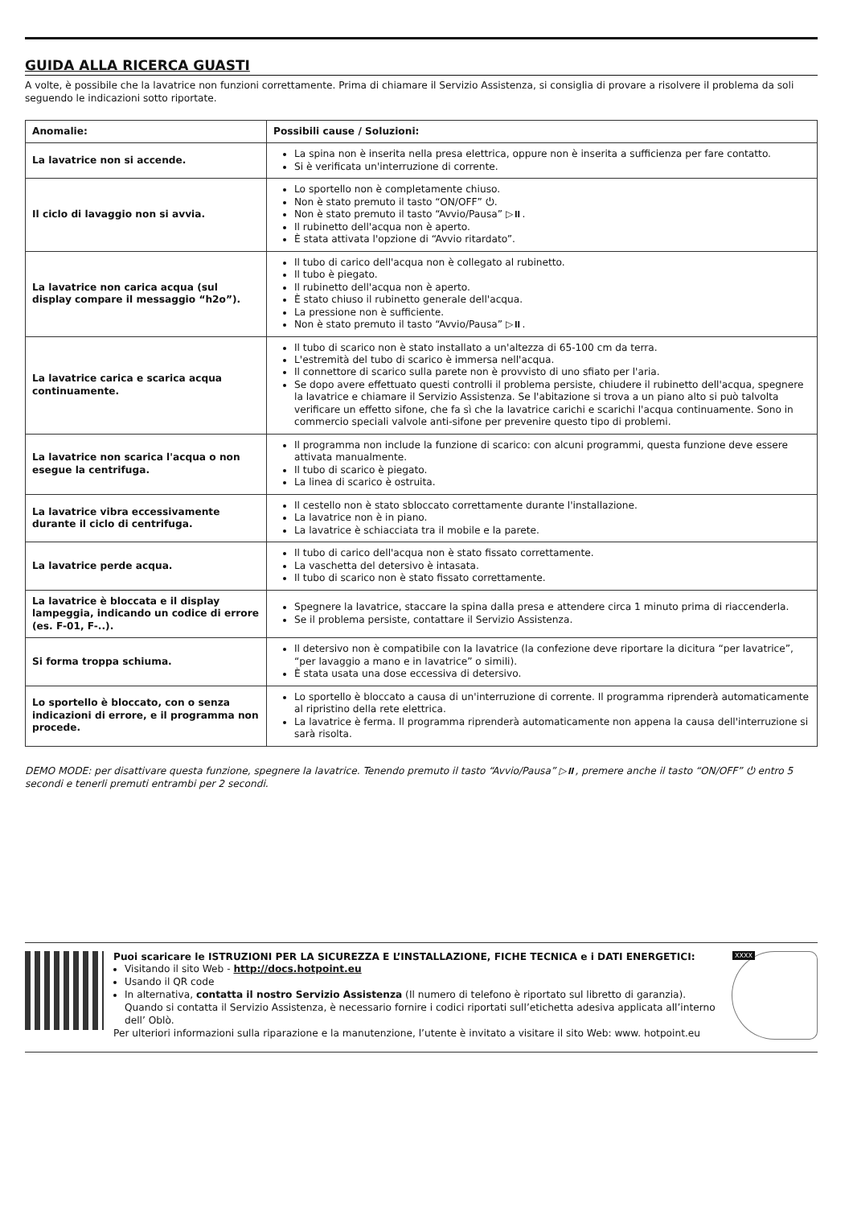GUIDA ALLA RICERCA GUASTI
A volte, è possibile che la lavatrice non funzioni correttamente. Prima di chiamare il Servizio Assistenza, si consiglia di provare a risolvere il problema da soli seguendo le indicazioni sotto riportate.
| Anomalie: | Possibili cause / Soluzioni: |
| --- | --- |
| La lavatrice non si accende. | La spina non è inserita nella presa elettrica, oppure non è inserita a sufficienza per fare contatto. Si è verificata un'interruzione di corrente. |
| Il ciclo di lavaggio non si avvia. | Lo sportello non è completamente chiuso. Non è stato premuto il tasto “ON/OFF” ⏻. Non è stato premuto il tasto “Avvio/Pausa” ▷⏸. Il rubinetto dell'acqua non è aperto. È stata attivata l'opzione di “Avvio ritardato”. |
| La lavatrice non carica acqua (sul display compare il messaggio “h2o”). | Il tubo di carico dell'acqua non è collegato al rubinetto. Il tubo è piegato. Il rubinetto dell'acqua non è aperto. È stato chiuso il rubinetto generale dell'acqua. La pressione non è sufficiente. Non è stato premuto il tasto “Avvio/Pausa” ▷⏸. |
| La lavatrice carica e scarica acqua continuamente. | Il tubo di scarico non è stato installato a un'altezza di 65-100 cm da terra. L'estremità del tubo di scarico è immersa nell'acqua. Il connettore di scarico sulla parete non è provvisto di uno sfiato per l'aria. Se dopo avere effettuato questi controlli il problema persiste, chiudere il rubinetto dell'acqua, spegnere la lavatrice e chiamare il Servizio Assistenza. Se l'abitazione si trova a un piano alto si può talvolta verificare un effetto sifone, che fa sì che la lavatrice carichi e scarichi l'acqua continuamente. Sono in commercio speciali valvole anti-sifone per prevenire questo tipo di problemi. |
| La lavatrice non scarica l'acqua o non esegue la centrifuga. | Il programma non include la funzione di scarico: con alcuni programmi, questa funzione deve essere attivata manualmente. Il tubo di scarico è piegato. La linea di scarico è ostruita. |
| La lavatrice vibra eccessivamente durante il ciclo di centrifuga. | Il cestello non è stato sbloccato correttamente durante l'installazione. La lavatrice non è in piano. La lavatrice è schiacciata tra il mobile e la parete. |
| La lavatrice perde acqua. | Il tubo di carico dell'acqua non è stato fissato correttamente. La vaschetta del detersivo è intasata. Il tubo di scarico non è stato fissato correttamente. |
| La lavatrice è bloccata e il display lampeggia, indicando un codice di errore (es. F-01, F-..). | Spegnere la lavatrice, staccare la spina dalla presa e attendere circa 1 minuto prima di riaccenderla. Se il problema persiste, contattare il Servizio Assistenza. |
| Si forma troppa schiuma. | Il detersivo non è compatibile con la lavatrice (la confezione deve riportare la dicitura “per lavatrice”, “per lavaggio a mano e in lavatrice” o simili). È stata usata una dose eccessiva di detersivo. |
| Lo sportello è bloccato, con o senza indicazioni di errore, e il programma non procede. | Lo sportello è bloccato a causa di un'interruzione di corrente. Il programma riprenderà automaticamente al ripristino della rete elettrica. La lavatrice è ferma. Il programma riprenderà automaticamente non appena la causa dell'interruzione si sarà risolta. |
DEMO MODE: per disattivare questa funzione, spegnere la lavatrice. Tenendo premuto il tasto “Avvio/Pausa” ▷⏸, premere anche il tasto “ON/OFF” ⏻ entro 5 secondi e tenerli premuti entrambi per 2 secondi.
Puoi scaricare le ISTRUZIONI PER LA SICUREZZA E L’INSTALLAZIONE, FICHE TECNICA e i DATI ENERGETICI:
Visitando il sito Web - http://docs.hotpoint.eu
Usando il QR code
In alternativa, contatta il nostro Servizio Assistenza (Il numero di telefono è riportato sul libretto di garanzia). Quando si contatta il Servizio Assistenza, è necessario fornire i codici riportati sull’etichetta adesiva applicata all’interno dell’ Oblò.
Per ulteriori informazioni sulla riparazione e la manutenzione, l’utente è invitato a visitare il sito Web: www. hotpoint.eu
XXXX